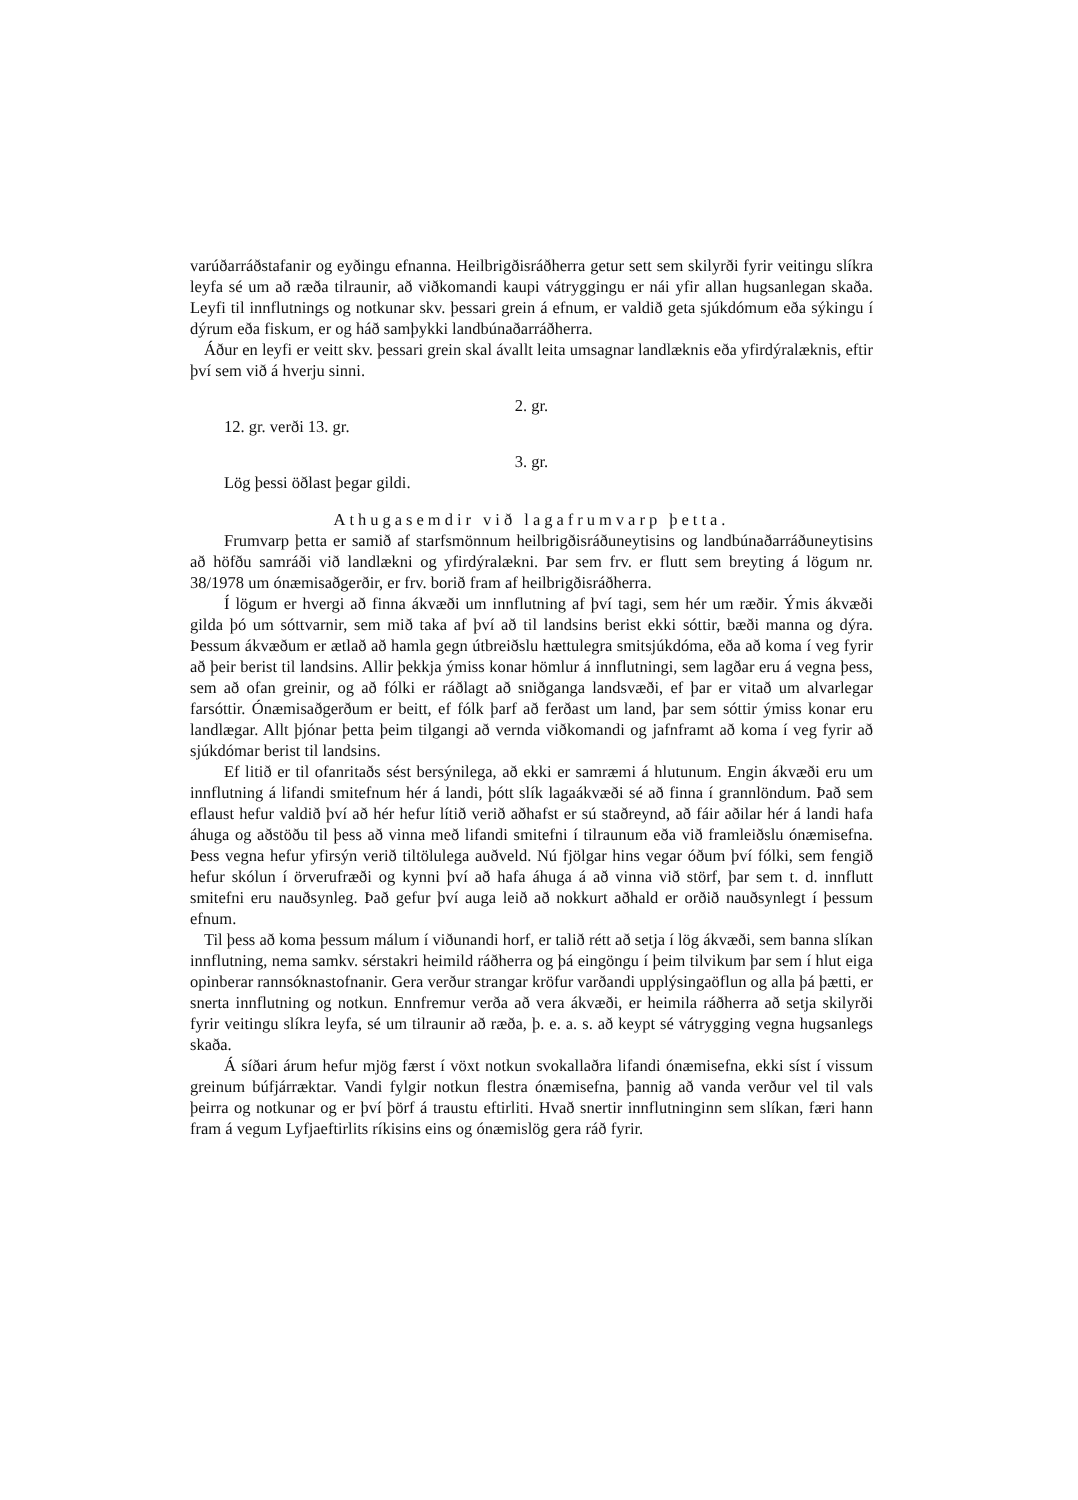varúðarráðstafanir og eyðingu efnanna. Heilbrigðisráðherra getur sett sem skilyrði fyrir veitingu slíkra leyfa sé um að ræða tilraunir, að viðkomandi kaupi vátryggingu er nái yfir allan hugsanlegan skaða. Leyfi til innflutnings og notkunar skv. þessari grein á efnum, er valdið geta sjúkdómum eða sýkingu í dýrum eða fiskum, er og háð samþykki landbúnaðarráðherra.
Áður en leyfi er veitt skv. þessari grein skal ávallt leita umsagnar landlæknis eða yfirdýralæknis, eftir því sem við á hverju sinni.
2. gr.
12. gr. verði 13. gr.
3. gr.
Lög þessi öðlast þegar gildi.
Athugasemdir við lagafrumvarp þetta.
Frumvarp þetta er samið af starfsmönnum heilbrigðisráðuneytisins og landbúnaðarráðuneytisins að höfðu samráði við landlækni og yfirdýralækni. Þar sem frv. er flutt sem breyting á lögum nr. 38/1978 um ónæmisaðgerðir, er frv. borið fram af heilbrigðisráðherra.
Í lögum er hvergi að finna ákvæði um innflutning af því tagi, sem hér um ræðir. Ýmis ákvæði gilda þó um sóttvarnir, sem mið taka af því að til landsins berist ekki sóttir, bæði manna og dýra. Þessum ákvæðum er ætlað að hamla gegn útbreiðslu hættulegra smitsjúkdóma, eða að koma í veg fyrir að þeir berist til landsins. Allir þekkja ýmiss konar hömlur á innflutningi, sem lagðar eru á vegna þess, sem að ofan greinir, og að fólki er ráðlagt að sniðganga landsvæði, ef þar er vitað um alvarlegar farsóttir. Ónæmisaðgerðum er beitt, ef fólk þarf að ferðast um land, þar sem sóttir ýmiss konar eru landlægar. Allt þjónar þetta þeim tilgangi að vernda viðkomandi og jafnframt að koma í veg fyrir að sjúkdómar berist til landsins.
Ef litið er til ofanritaðs sést bersýnilega, að ekki er samræmi á hlutunum. Engin ákvæði eru um innflutning á lifandi smitefnum hér á landi, þótt slík lagaákvæði sé að finna í grannlöndum. Það sem eflaust hefur valdið því að hér hefur lítið verið aðhafst er sú staðreynd, að fáir aðilar hér á landi hafa áhuga og aðstöðu til þess að vinna með lifandi smitefni í tilraunum eða við framleiðslu ónæmisefna. Þess vegna hefur yfirsýn verið tiltölulega auðveld. Nú fjölgar hins vegar óðum því fólki, sem fengið hefur skólun í örverufræði og kynni því að hafa áhuga á að vinna við störf, þar sem t. d. innflutt smitefni eru nauðsynleg. Það gefur því auga leið að nokkurt aðhald er orðið nauðsynlegt í þessum efnum.
Til þess að koma þessum málum í viðunandi horf, er talið rétt að setja í lög ákvæði, sem banna slíkan innflutning, nema samkv. sérstakri heimild ráðherra og þá eingöngu í þeim tilvikum þar sem í hlut eiga opinberar rannsóknastofnanir. Gera verður strangar kröfur varðandi upplýsingaöflun og alla þá þætti, er snerta innflutning og notkun. Ennfremur verða að vera ákvæði, er heimila ráðherra að setja skilyrði fyrir veitingu slíkra leyfa, sé um tilraunir að ræða, þ. e. a. s. að keypt sé vátrygging vegna hugsanlegs skaða.
Á síðari árum hefur mjög færst í vöxt notkun svokallaðra lifandi ónæmisefna, ekki síst í vissum greinum búfjárræktar. Vandi fylgir notkun flestra ónæmisefna, þannig að vanda verður vel til vals þeirra og notkunar og er því þörf á traustu eftirliti. Hvað snertir innflutninginn sem slíkan, færi hann fram á vegum Lyfjaeftirlits ríkisins eins og ónæmislög gera ráð fyrir.